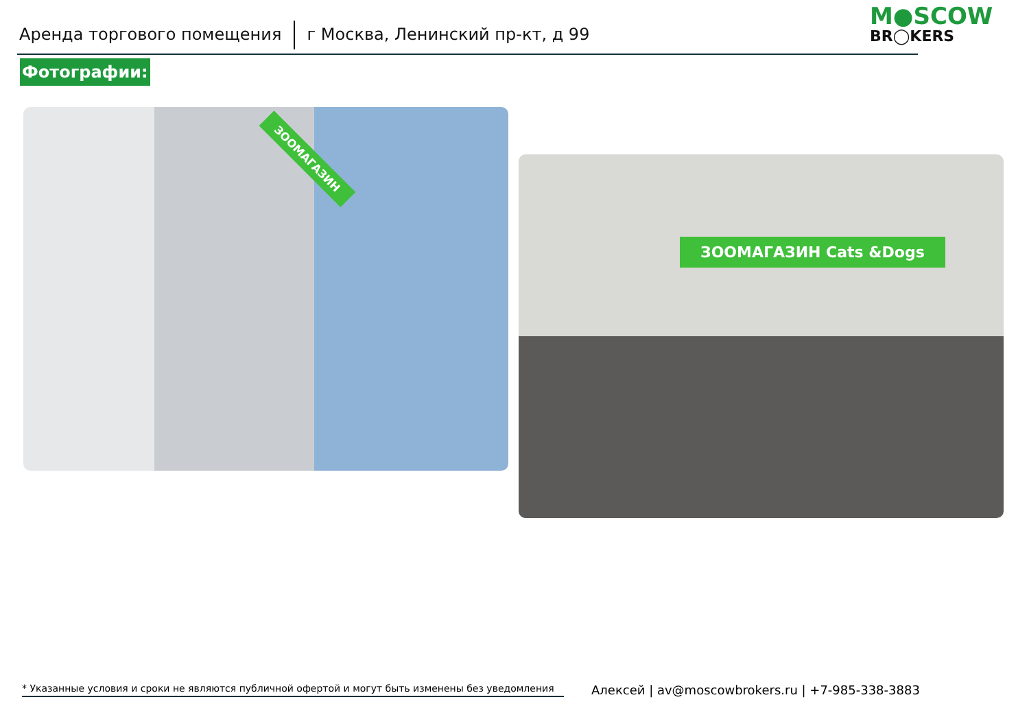Аренда торгового помещения г Москва, Ленинский пр-кт, д 99 M●SCOW
BR◯KERS
Фотографии:
ЗООМАГАЗИН
ЗООМАГАЗИН Cats &Dogs
* Указанные условия и сроки не являются публичной офертой и могут быть изменены без уведомления
Алексей | av@moscowbrokers.ru | +7-985-338-3883